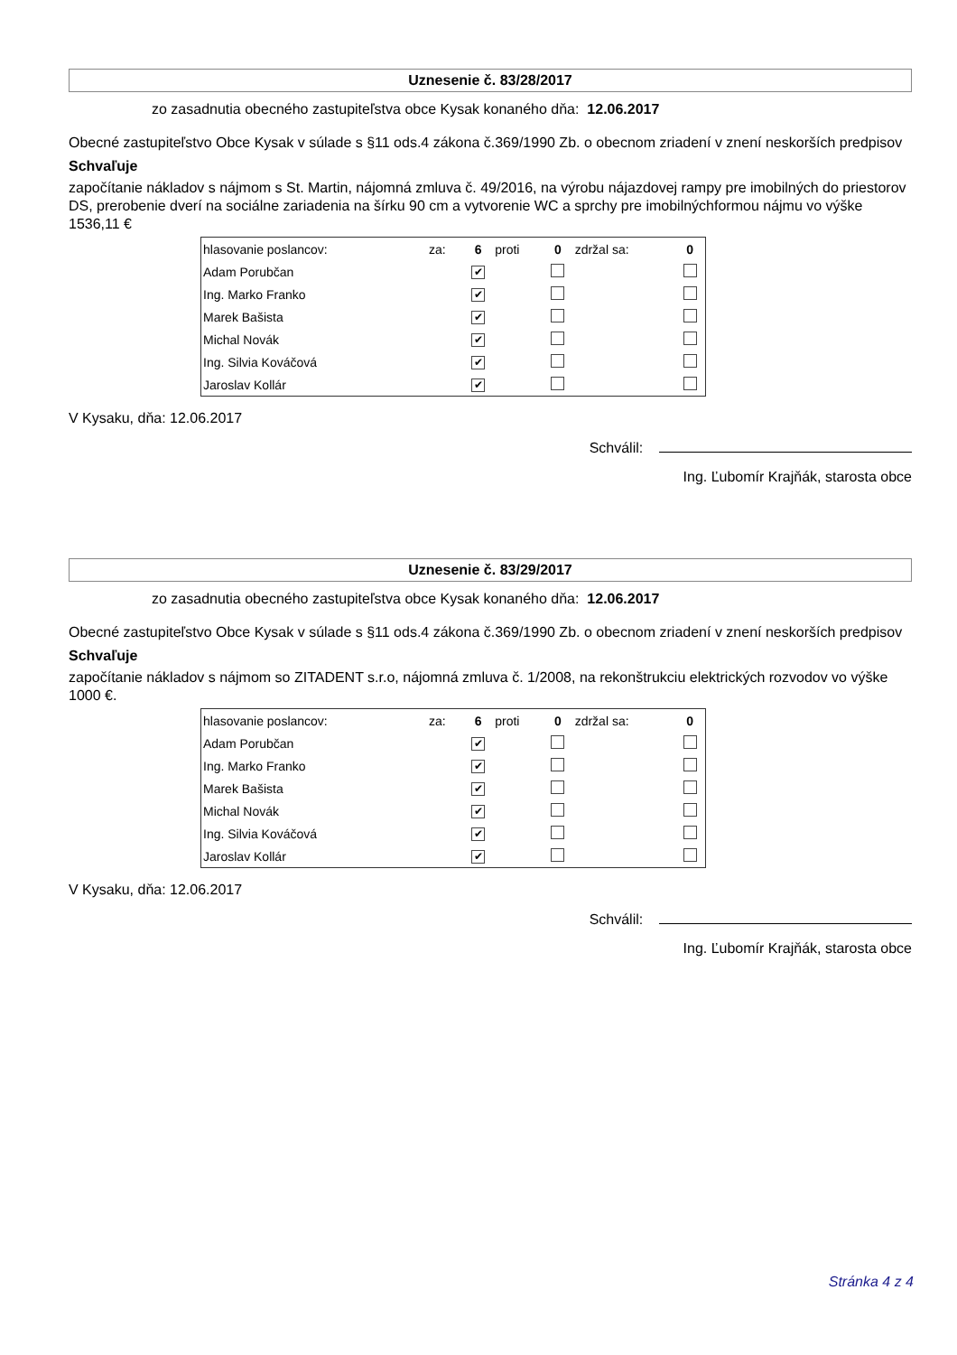Uznesenie č. 83/28/2017
zo zasadnutia obecného zastupiteľstva obce Kysak konaného dňa: 12.06.2017
Obecné zastupiteľstvo Obce Kysak v súlade s §11 ods.4 zákona č.369/1990 Zb. o obecnom zriadení v znení neskorších predpisov
Schvaľuje
započítanie nákladov s nájmom s St. Martin, nájomná zmluva č. 49/2016, na výrobu nájazdovej rampy pre imobilných do priestorov DS, prerobenie dverí na sociálne zariadenia na šírku 90 cm a vytvorenie WC a sprchy pre imobilnýchformou nájmu vo výške 1536,11 €
| hlasovanie poslancov: | za: | 6 | proti | 0 | zdržal sa: | 0 |
| Adam Porubčan | | ✔ | | | | |
| Ing. Marko Franko | | ✔ | | | | |
| Marek Bašista | | ✔ | | | | |
| Michal Novák | | ✔ | | | | |
| Ing. Silvia Kováčová | | ✔ | | | | |
| Jaroslav Kollár | | ✔ | | | | |
V Kysaku, dňa: 12.06.2017
Schválil:
Ing. Ľubomír Krajňák, starosta obce
Uznesenie č. 83/29/2017
zo zasadnutia obecného zastupiteľstva obce Kysak konaného dňa: 12.06.2017
Obecné zastupiteľstvo Obce Kysak v súlade s §11 ods.4 zákona č.369/1990 Zb. o obecnom zriadení v znení neskorších predpisov
Schvaľuje
započítanie nákladov s nájmom so ZITADENT s.r.o, nájomná zmluva č. 1/2008, na rekonštrukciu elektrických rozvodov vo výške 1000 €.
| hlasovanie poslancov: | za: | 6 | proti | 0 | zdržal sa: | 0 |
| Adam Porubčan | | ✔ | | | | |
| Ing. Marko Franko | | ✔ | | | | |
| Marek Bašista | | ✔ | | | | |
| Michal Novák | | ✔ | | | | |
| Ing. Silvia Kováčová | | ✔ | | | | |
| Jaroslav Kollár | | ✔ | | | | |
V Kysaku, dňa: 12.06.2017
Schválil:
Ing. Ľubomír Krajňák, starosta obce
Stránka 4 z 4